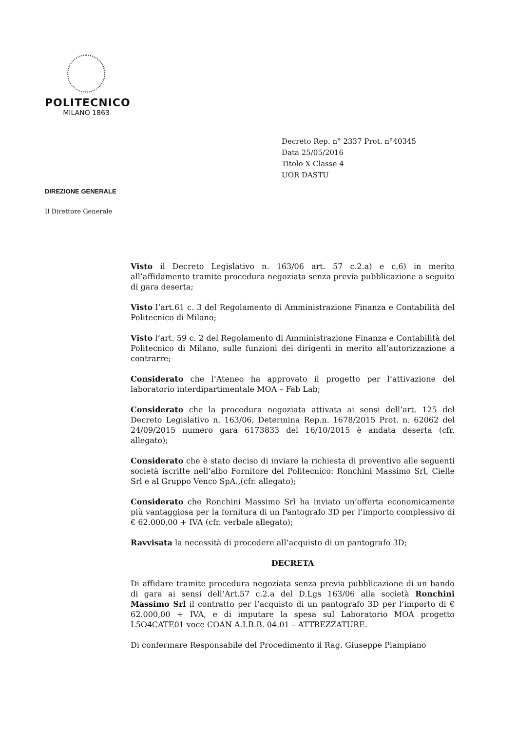POLITECNICO
MILANO 1863
Decreto Rep. n° 2337 Prot. n°40345
Data 25/05/2016
Titolo X Classe 4
UOR DASTU
DIREZIONE GENERALE
Il Direttore Generale
Visto il Decreto Legislativo n. 163/06 art. 57 c.2.a) e c.6) in merito all’affidamento tramite procedura negoziata senza previa pubblicazione a seguito di gara deserta;
Visto l’art.61 c. 3 del Regolamento di Amministrazione Finanza e Contabilità del Politecnico di Milano;
Visto l’art. 59 c. 2 del Regolamento di Amministrazione Finanza e Contabilità del Politecnico di Milano, sulle funzioni dei dirigenti in merito all’autorizzazione a contrarre;
Considerato che l’Ateneo ha approvato il progetto per l’attivazione del laboratorio interdipartimentale MOA – Fab Lab;
Considerato che la procedura negoziata attivata ai sensi dell’art. 125 del Decreto Legislativo n. 163/06, Determina Rep.n. 1678/2015 Prot. n. 62062 del 24/09/2015 numero gara 6173833 del 16/10/2015 è andata deserta (cfr. allegato);
Considerato che è stato deciso di inviare la richiesta di preventivo alle seguenti società iscritte nell’albo Fornitore del Politecnico: Ronchini Massimo Srl, Cielle Srl e al Gruppo Venco SpA.,(cfr. allegato);
Considerato che Ronchini Massimo Srl ha inviato un’offerta economicamente più vantaggiosa per la fornitura di un Pantografo 3D per l’importo complessivo di € 62.000,00 + IVA (cfr. verbale allegato);
Ravvisata la necessità di procedere all’acquisto di un pantografo 3D;
DECRETA
Di affidare tramite procedura negoziata senza previa pubblicazione di un bando di gara ai sensi dell’Art.57 c.2.a del D.Lgs 163/06 alla società Ronchini Massimo Srl il contratto per l’acquisto di un pantografo 3D per l’importo di € 62.000,00 + IVA, e di imputare la spesa sul Laboratorio MOA progetto L5O4CATE01 voce COAN A.I.B.B. 04.01 – ATTREZZATURE.
Di confermare Responsabile del Procedimento il Rag. Giuseppe Piampiano